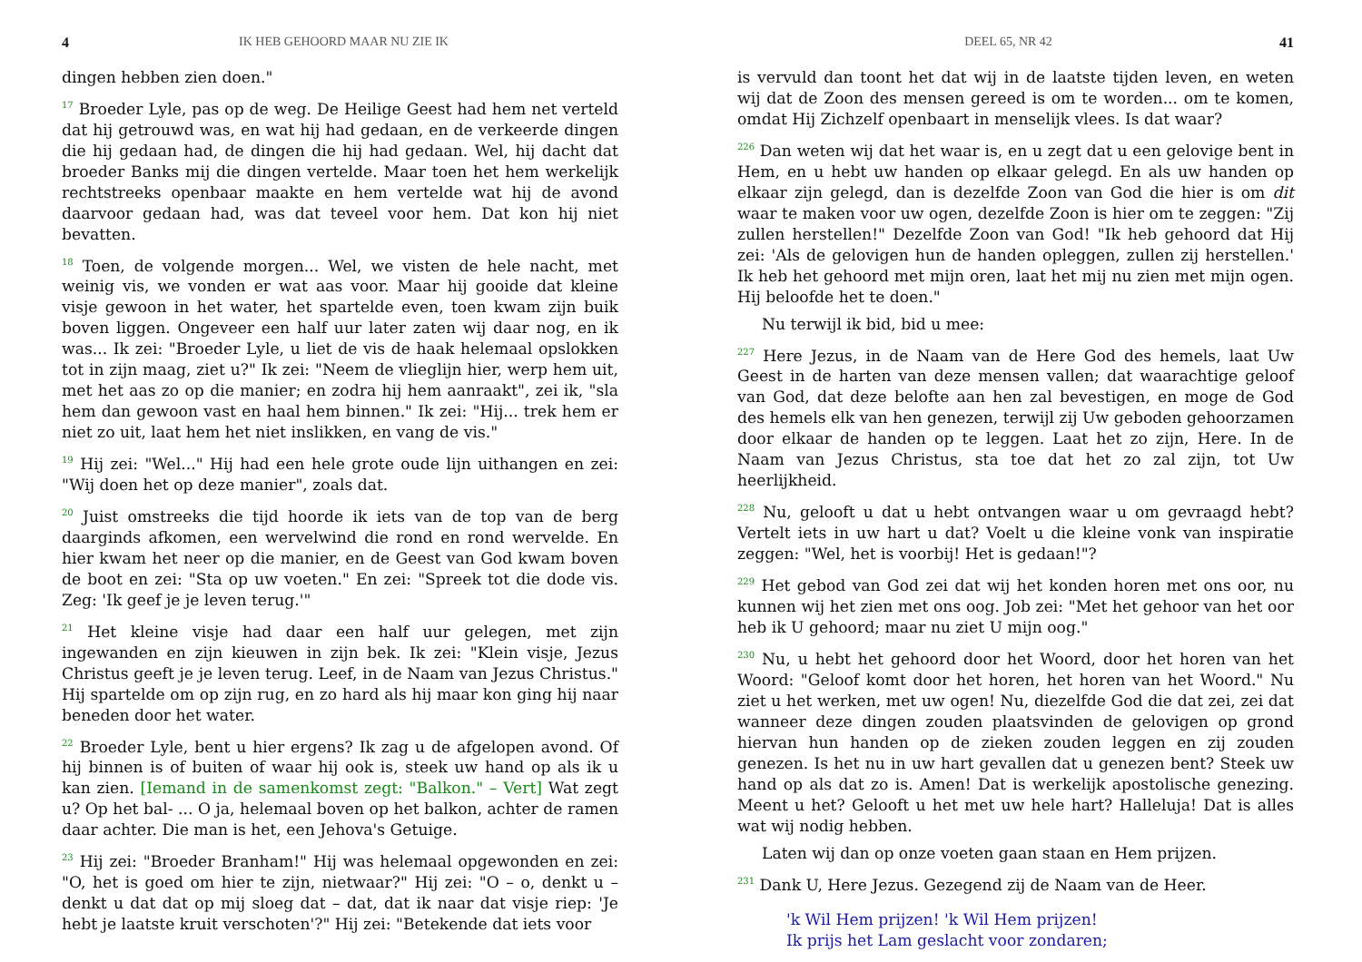4 IK HEB GEHOORD MAAR NU ZIE IK
dingen hebben zien doen."
<sup>17</sup> Broeder Lyle, pas op de weg. De Heilige Geest had hem net verteld dat hij getrouwd was, en wat hij had gedaan, en de verkeerde dingen die hij gedaan had, de dingen die hij had gedaan. Wel, hij dacht dat broeder Banks mij die dingen vertelde. Maar toen het hem werkelijk rechtstreeks openbaar maakte en hem vertelde wat hij de avond daarvoor gedaan had, was dat teveel voor hem. Dat kon hij niet bevatten.
<sup>18</sup> Toen, de volgende morgen... Wel, we visten de hele nacht, met weinig vis, we vonden er wat aas voor. Maar hij gooide dat kleine visje gewoon in het water, het spartelde even, toen kwam zijn buik boven liggen. Ongeveer een half uur later zaten wij daar nog, en ik was... Ik zei: "Broeder Lyle, u liet de vis de haak helemaal opslokken tot in zijn maag, ziet u?" Ik zei: "Neem de vlieglijn hier, werp hem uit, met het aas zo op die manier; en zodra hij hem aanraakt", zei ik, "sla hem dan gewoon vast en haal hem binnen." Ik zei: "Hij... trek hem er niet zo uit, laat hem het niet inslikken, en vang de vis."
<sup>19</sup> Hij zei: "Wel..." Hij had een hele grote oude lijn uithangen en zei: "Wij doen het op deze manier", zoals dat.
<sup>20</sup> Juist omstreeks die tijd hoorde ik iets van de top van de berg daarginds afkomen, een wervelwind die rond en rond wervelde. En hier kwam het neer op die manier, en de Geest van God kwam boven de boot en zei: "Sta op uw voeten." En zei: "Spreek tot die dode vis. Zeg: 'Ik geef je je leven terug.'"
<sup>21</sup> Het kleine visje had daar een half uur gelegen, met zijn ingewanden en zijn kieuwen in zijn bek. Ik zei: "Klein visje, Jezus Christus geeft je je leven terug. Leef, in de Naam van Jezus Christus." Hij spartelde om op zijn rug, en zo hard als hij maar kon ging hij naar beneden door het water.
<sup>22</sup> Broeder Lyle, bent u hier ergens? Ik zag u de afgelopen avond. Of hij binnen is of buiten of waar hij ook is, steek uw hand op als ik u kan zien. [Iemand in de samenkomst zegt: "Balkon." – Vert] Wat zegt u? Op het bal- ... O ja, helemaal boven op het balkon, achter de ramen daar achter. Die man is het, een Jehova's Getuige.
<sup>23</sup> Hij zei: "Broeder Branham!" Hij was helemaal opgewonden en zei: "O, het is goed om hier te zijn, nietwaar?" Hij zei: "O – o, denkt u – denkt u dat dat op mij sloeg dat – dat, dat ik naar dat visje riep: 'Je hebt je laatste kruit verschoten'?" Hij zei: "Betekende dat iets voor
DEEL 65, NR 42 41
is vervuld dan toont het dat wij in de laatste tijden leven, en weten wij dat de Zoon des mensen gereed is om te worden... om te komen, omdat Hij Zichzelf openbaart in menselijk vlees. Is dat waar?
<sup>226</sup> Dan weten wij dat het waar is, en u zegt dat u een gelovige bent in Hem, en u hebt uw handen op elkaar gelegd. En als uw handen op elkaar zijn gelegd, dan is dezelfde Zoon van God die hier is om dit waar te maken voor uw ogen, dezelfde Zoon is hier om te zeggen: "Zij zullen herstellen!" Dezelfde Zoon van God! "Ik heb gehoord dat Hij zei: 'Als de gelovigen hun de handen opleggen, zullen zij herstellen.' Ik heb het gehoord met mijn oren, laat het mij nu zien met mijn ogen. Hij beloofde het te doen."
Nu terwijl ik bid, bid u mee:
<sup>227</sup> Here Jezus, in de Naam van de Here God des hemels, laat Uw Geest in de harten van deze mensen vallen; dat waarachtige geloof van God, dat deze belofte aan hen zal bevestigen, en moge de God des hemels elk van hen genezen, terwijl zij Uw geboden gehoorzamen door elkaar de handen op te leggen. Laat het zo zijn, Here. In de Naam van Jezus Christus, sta toe dat het zo zal zijn, tot Uw heerlijkheid.
<sup>228</sup> Nu, gelooft u dat u hebt ontvangen waar u om gevraagd hebt? Vertelt iets in uw hart u dat? Voelt u die kleine vonk van inspiratie zeggen: "Wel, het is voorbij! Het is gedaan!"?
<sup>229</sup> Het gebod van God zei dat wij het konden horen met ons oor, nu kunnen wij het zien met ons oog. Job zei: "Met het gehoor van het oor heb ik U gehoord; maar nu ziet U mijn oog."
<sup>230</sup> Nu, u hebt het gehoord door het Woord, door het horen van het Woord: "Geloof komt door het horen, het horen van het Woord." Nu ziet u het werken, met uw ogen! Nu, diezelfde God die dat zei, zei dat wanneer deze dingen zouden plaatsvinden de gelovigen op grond hiervan hun handen op de zieken zouden leggen en zij zouden genezen. Is het nu in uw hart gevallen dat u genezen bent? Steek uw hand op als dat zo is. Amen! Dat is werkelijk apostolische genezing. Meent u het? Gelooft u het met uw hele hart? Halleluja! Dat is alles wat wij nodig hebben.
Laten wij dan op onze voeten gaan staan en Hem prijzen.
<sup>231</sup> Dank U, Here Jezus. Gezegend zij de Naam van de Heer.
'k Wil Hem prijzen! 'k Wil Hem prijzen!
Ik prijs het Lam geslacht voor zondaren;